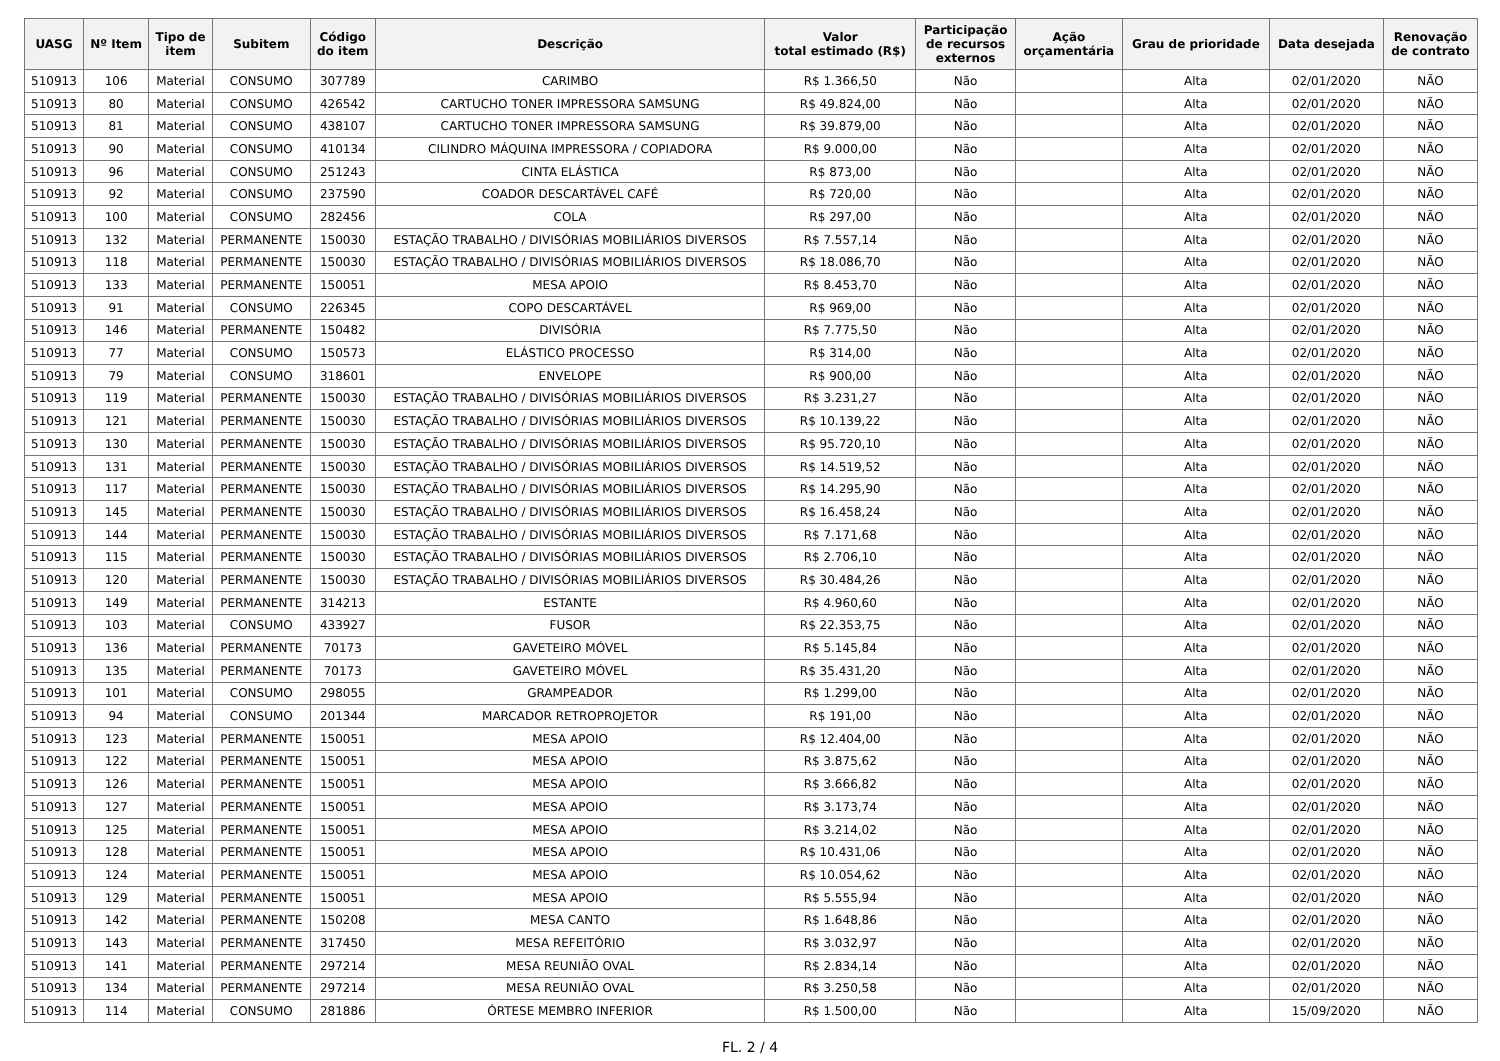| UASG | Nº Item | Tipo de item | Subitem | Código do item | Descrição | Valor total estimado (R$) | Participação de recursos externos | Ação orçamentária | Grau de prioridade | Data desejada | Renovação de contrato |
| --- | --- | --- | --- | --- | --- | --- | --- | --- | --- | --- | --- |
| 510913 | 106 | Material | CONSUMO | 307789 | CARIMBO | R$ 1.366,50 | Não | | Alta | 02/01/2020 | NÃO |
| 510913 | 80 | Material | CONSUMO | 426542 | CARTUCHO TONER IMPRESSORA SAMSUNG | R$ 49.824,00 | Não | | Alta | 02/01/2020 | NÃO |
| 510913 | 81 | Material | CONSUMO | 438107 | CARTUCHO TONER IMPRESSORA SAMSUNG | R$ 39.879,00 | Não | | Alta | 02/01/2020 | NÃO |
| 510913 | 90 | Material | CONSUMO | 410134 | CILINDRO MÁQUINA IMPRESSORA / COPIADORA | R$ 9.000,00 | Não | | Alta | 02/01/2020 | NÃO |
| 510913 | 96 | Material | CONSUMO | 251243 | CINTA ELÁSTICA | R$ 873,00 | Não | | Alta | 02/01/2020 | NÃO |
| 510913 | 92 | Material | CONSUMO | 237590 | COADOR DESCARTÁVEL CAFÉ | R$ 720,00 | Não | | Alta | 02/01/2020 | NÃO |
| 510913 | 100 | Material | CONSUMO | 282456 | COLA | R$ 297,00 | Não | | Alta | 02/01/2020 | NÃO |
| 510913 | 132 | Material | PERMANENTE | 150030 | ESTAÇÃO TRABALHO / DIVISÓRIAS MOBILIÁRIOS DIVERSOS | R$ 7.557,14 | Não | | Alta | 02/01/2020 | NÃO |
| 510913 | 118 | Material | PERMANENTE | 150030 | ESTAÇÃO TRABALHO / DIVISÓRIAS MOBILIÁRIOS DIVERSOS | R$ 18.086,70 | Não | | Alta | 02/01/2020 | NÃO |
| 510913 | 133 | Material | PERMANENTE | 150051 | MESA APOIO | R$ 8.453,70 | Não | | Alta | 02/01/2020 | NÃO |
| 510913 | 91 | Material | CONSUMO | 226345 | COPO DESCARTÁVEL | R$ 969,00 | Não | | Alta | 02/01/2020 | NÃO |
| 510913 | 146 | Material | PERMANENTE | 150482 | DIVISÓRIA | R$ 7.775,50 | Não | | Alta | 02/01/2020 | NÃO |
| 510913 | 77 | Material | CONSUMO | 150573 | ELÁSTICO PROCESSO | R$ 314,00 | Não | | Alta | 02/01/2020 | NÃO |
| 510913 | 79 | Material | CONSUMO | 318601 | ENVELOPE | R$ 900,00 | Não | | Alta | 02/01/2020 | NÃO |
| 510913 | 119 | Material | PERMANENTE | 150030 | ESTAÇÃO TRABALHO / DIVISÓRIAS MOBILIÁRIOS DIVERSOS | R$ 3.231,27 | Não | | Alta | 02/01/2020 | NÃO |
| 510913 | 121 | Material | PERMANENTE | 150030 | ESTAÇÃO TRABALHO / DIVISÓRIAS MOBILIÁRIOS DIVERSOS | R$ 10.139,22 | Não | | Alta | 02/01/2020 | NÃO |
| 510913 | 130 | Material | PERMANENTE | 150030 | ESTAÇÃO TRABALHO / DIVISÓRIAS MOBILIÁRIOS DIVERSOS | R$ 95.720,10 | Não | | Alta | 02/01/2020 | NÃO |
| 510913 | 131 | Material | PERMANENTE | 150030 | ESTAÇÃO TRABALHO / DIVISÓRIAS MOBILIÁRIOS DIVERSOS | R$ 14.519,52 | Não | | Alta | 02/01/2020 | NÃO |
| 510913 | 117 | Material | PERMANENTE | 150030 | ESTAÇÃO TRABALHO / DIVISÓRIAS MOBILIÁRIOS DIVERSOS | R$ 14.295,90 | Não | | Alta | 02/01/2020 | NÃO |
| 510913 | 145 | Material | PERMANENTE | 150030 | ESTAÇÃO TRABALHO / DIVISÓRIAS MOBILIÁRIOS DIVERSOS | R$ 16.458,24 | Não | | Alta | 02/01/2020 | NÃO |
| 510913 | 144 | Material | PERMANENTE | 150030 | ESTAÇÃO TRABALHO / DIVISÓRIAS MOBILIÁRIOS DIVERSOS | R$ 7.171,68 | Não | | Alta | 02/01/2020 | NÃO |
| 510913 | 115 | Material | PERMANENTE | 150030 | ESTAÇÃO TRABALHO / DIVISÓRIAS MOBILIÁRIOS DIVERSOS | R$ 2.706,10 | Não | | Alta | 02/01/2020 | NÃO |
| 510913 | 120 | Material | PERMANENTE | 150030 | ESTAÇÃO TRABALHO / DIVISÓRIAS MOBILIÁRIOS DIVERSOS | R$ 30.484,26 | Não | | Alta | 02/01/2020 | NÃO |
| 510913 | 149 | Material | PERMANENTE | 314213 | ESTANTE | R$ 4.960,60 | Não | | Alta | 02/01/2020 | NÃO |
| 510913 | 103 | Material | CONSUMO | 433927 | FUSOR | R$ 22.353,75 | Não | | Alta | 02/01/2020 | NÃO |
| 510913 | 136 | Material | PERMANENTE | 70173 | GAVETEIRO MÓVEL | R$ 5.145,84 | Não | | Alta | 02/01/2020 | NÃO |
| 510913 | 135 | Material | PERMANENTE | 70173 | GAVETEIRO MÓVEL | R$ 35.431,20 | Não | | Alta | 02/01/2020 | NÃO |
| 510913 | 101 | Material | CONSUMO | 298055 | GRAMPEADOR | R$ 1.299,00 | Não | | Alta | 02/01/2020 | NÃO |
| 510913 | 94 | Material | CONSUMO | 201344 | MARCADOR RETROPROJETOR | R$ 191,00 | Não | | Alta | 02/01/2020 | NÃO |
| 510913 | 123 | Material | PERMANENTE | 150051 | MESA APOIO | R$ 12.404,00 | Não | | Alta | 02/01/2020 | NÃO |
| 510913 | 122 | Material | PERMANENTE | 150051 | MESA APOIO | R$ 3.875,62 | Não | | Alta | 02/01/2020 | NÃO |
| 510913 | 126 | Material | PERMANENTE | 150051 | MESA APOIO | R$ 3.666,82 | Não | | Alta | 02/01/2020 | NÃO |
| 510913 | 127 | Material | PERMANENTE | 150051 | MESA APOIO | R$ 3.173,74 | Não | | Alta | 02/01/2020 | NÃO |
| 510913 | 125 | Material | PERMANENTE | 150051 | MESA APOIO | R$ 3.214,02 | Não | | Alta | 02/01/2020 | NÃO |
| 510913 | 128 | Material | PERMANENTE | 150051 | MESA APOIO | R$ 10.431,06 | Não | | Alta | 02/01/2020 | NÃO |
| 510913 | 124 | Material | PERMANENTE | 150051 | MESA APOIO | R$ 10.054,62 | Não | | Alta | 02/01/2020 | NÃO |
| 510913 | 129 | Material | PERMANENTE | 150051 | MESA APOIO | R$ 5.555,94 | Não | | Alta | 02/01/2020 | NÃO |
| 510913 | 142 | Material | PERMANENTE | 150208 | MESA CANTO | R$ 1.648,86 | Não | | Alta | 02/01/2020 | NÃO |
| 510913 | 143 | Material | PERMANENTE | 317450 | MESA REFEITÓRIO | R$ 3.032,97 | Não | | Alta | 02/01/2020 | NÃO |
| 510913 | 141 | Material | PERMANENTE | 297214 | MESA REUNIÃO OVAL | R$ 2.834,14 | Não | | Alta | 02/01/2020 | NÃO |
| 510913 | 134 | Material | PERMANENTE | 297214 | MESA REUNIÃO OVAL | R$ 3.250,58 | Não | | Alta | 02/01/2020 | NÃO |
| 510913 | 114 | Material | CONSUMO | 281886 | ÓRTESE MEMBRO INFERIOR | R$ 1.500,00 | Não | | Alta | 15/09/2020 | NÃO |
FL. 2 / 4